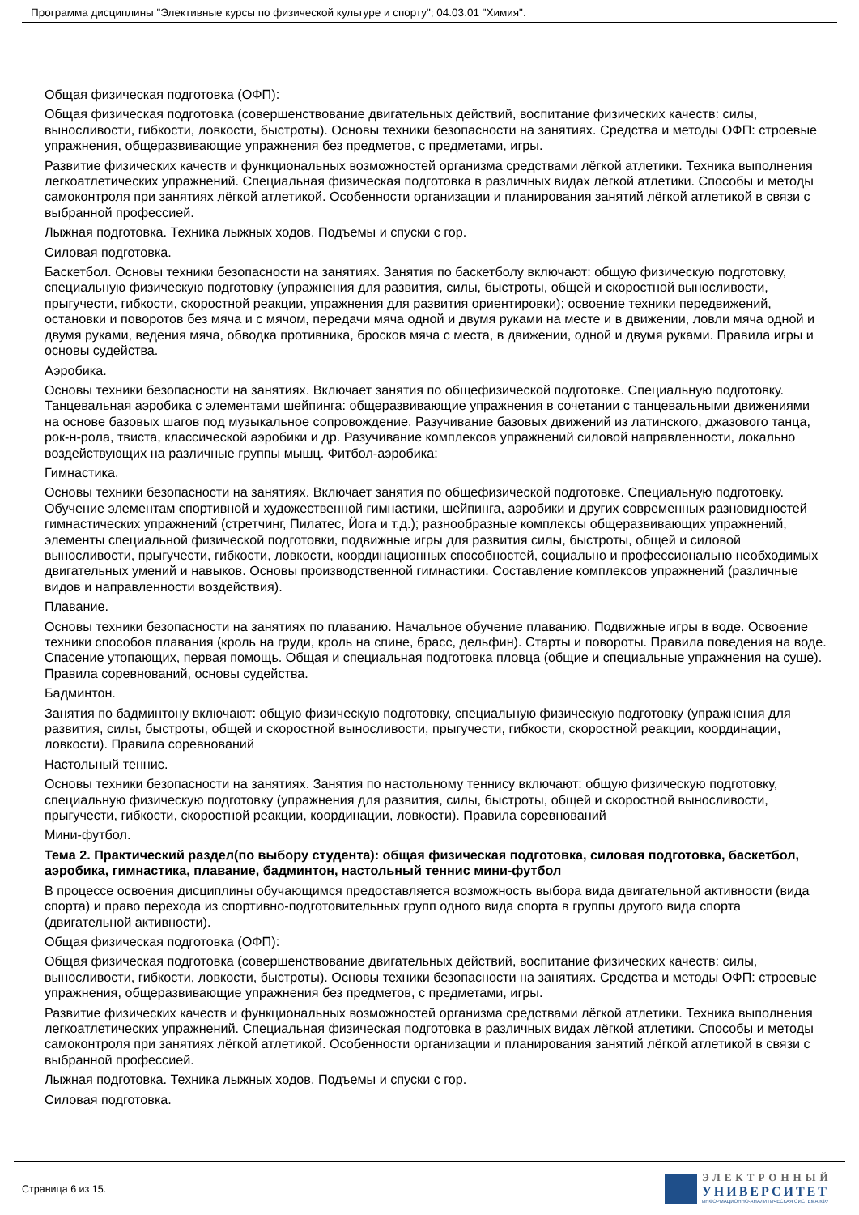Программа дисциплины "Элективные курсы по физической культуре и спорту"; 04.03.01 "Химия".
Общая физическая подготовка (ОФП):
Общая физическая подготовка (совершенствование двигательных действий, воспитание физических качеств: силы, выносливости, гибкости, ловкости, быстроты). Основы техники безопасности на занятиях. Средства и методы ОФП: строевые упражнения, общеразвивающие упражнения без предметов, с предметами, игры.
Развитие физических качеств и функциональных возможностей организма средствами лёгкой атлетики. Техника выполнения легкоатлетических упражнений. Специальная физическая подготовка в различных видах лёгкой атлетики. Способы и методы самоконтроля при занятиях лёгкой атлетикой. Особенности организации и планирования занятий лёгкой атлетикой в связи с выбранной профессией.
Лыжная подготовка. Техника лыжных ходов. Подъемы и спуски с гор.
Силовая подготовка.
Баскетбол. Основы техники безопасности на занятиях. Занятия по баскетболу включают: общую физическую подготовку, специальную физическую подготовку (упражнения для развития, силы, быстроты, общей и скоростной выносливости, прыгучести, гибкости, скоростной реакции, упражнения для развития ориентировки); освоение техники передвижений, остановки и поворотов без мяча и с мячом, передачи мяча одной и двумя руками на месте и в движении, ловли мяча одной и двумя руками, ведения мяча, обводка противника, бросков мяча с места, в движении, одной и двумя руками. Правила игры и основы судейства.
Аэробика.
Основы техники безопасности на занятиях. Включает занятия по общефизической подготовке. Специальную подготовку. Танцевальная аэробика с элементами шейпинга: общеразвивающие упражнения в сочетании с танцевальными движениями на основе базовых шагов под музыкальное сопровождение. Разучивание базовых движений из латинского, джазового танца, рок-н-рола, твиста, классической аэробики и др. Разучивание комплексов упражнений силовой направленности, локально воздействующих на различные группы мышц. Фитбол-аэробика:
Гимнастика.
Основы техники безопасности на занятиях. Включает занятия по общефизической подготовке. Специальную подготовку. Обучение элементам спортивной и художественной гимнастики, шейпинга, аэробики и других современных разновидностей гимнастических упражнений (стретчинг, Пилатес, Йога и т.д.); разнообразные комплексы общеразвивающих упражнений, элементы специальной физической подготовки, подвижные игры для развития силы, быстроты, общей и силовой выносливости, прыгучести, гибкости, ловкости, координационных способностей, социально и профессионально необходимых двигательных умений и навыков. Основы производственной гимнастики. Составление комплексов упражнений (различные видов и направленности воздействия).
Плавание.
Основы техники безопасности на занятиях по плаванию. Начальное обучение плаванию. Подвижные игры в воде. Освоение техники способов плавания (кроль на груди, кроль на спине, брасс, дельфин). Старты и повороты. Правила поведения на воде. Спасение утопающих, первая помощь. Общая и специальная подготовка пловца (общие и специальные упражнения на суше). Правила соревнований, основы судейства.
Бадминтон.
Занятия по бадминтону включают: общую физическую подготовку, специальную физическую подготовку (упражнения для развития, силы, быстроты, общей и скоростной выносливости, прыгучести, гибкости, скоростной реакции, координации, ловкости). Правила соревнований
Настольный теннис.
Основы техники безопасности на занятиях. Занятия по настольному теннису включают: общую физическую подготовку, специальную физическую подготовку (упражнения для развития, силы, быстроты, общей и скоростной выносливости, прыгучести, гибкости, скоростной реакции, координации, ловкости). Правила соревнований
Мини-футбол.
Тема 2. Практический раздел(по выбору студента): общая физическая подготовка, силовая подготовка, баскетбол, аэробика, гимнастика, плавание, бадминтон, настольный теннис мини-футбол
В процессе освоения дисциплины обучающимся предоставляется возможность выбора вида двигательной активности (вида спорта) и право перехода из спортивно-подготовительных групп одного вида спорта в группы другого вида спорта (двигательной активности).
Общая физическая подготовка (ОФП):
Общая физическая подготовка (совершенствование двигательных действий, воспитание физических качеств: силы, выносливости, гибкости, ловкости, быстроты). Основы техники безопасности на занятиях. Средства и методы ОФП: строевые упражнения, общеразвивающие упражнения без предметов, с предметами, игры.
Развитие физических качеств и функциональных возможностей организма средствами лёгкой атлетики. Техника выполнения легкоатлетических упражнений. Специальная физическая подготовка в различных видах лёгкой атлетики. Способы и методы самоконтроля при занятиях лёгкой атлетикой. Особенности организации и планирования занятий лёгкой атлетикой в связи с выбранной профессией.
Лыжная подготовка. Техника лыжных ходов. Подъемы и спуски с гор.
Силовая подготовка.
Страница 6 из 15.
ЭЛЕКТРОННЫЙ
УНИВЕРСИТЕТ
ИНФОРМАЦИОННО-АНАЛИТИЧЕСКАЯ СИСТЕМА КФУ